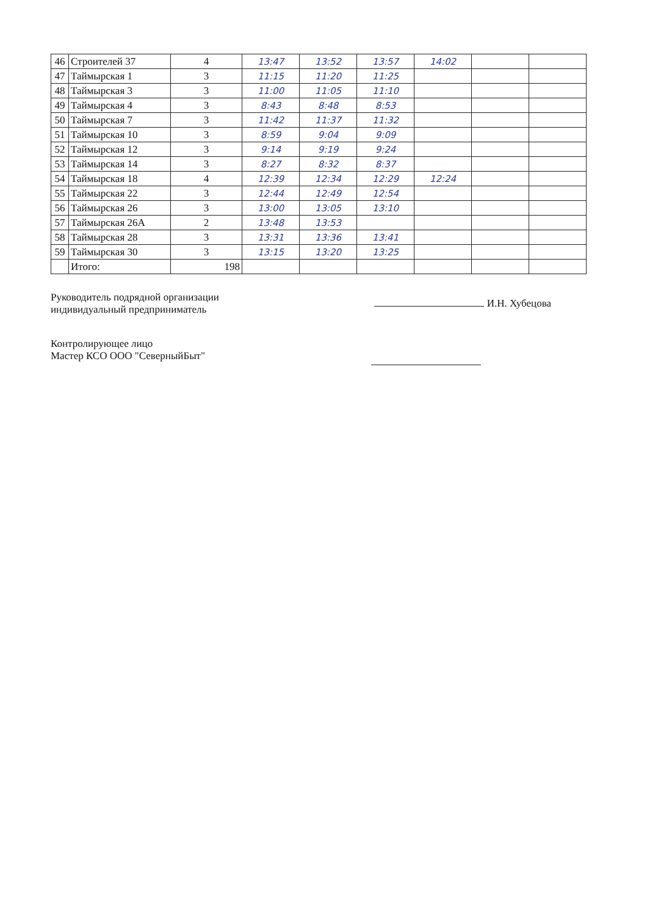| 46 | Строителей 37 | 4 | 13:47 | 13:52 | 13:57 | 14:02 | | |
| 47 | Таймырская 1 | 3 | 11:15 | 11:20 | 11:25 | | | |
| 48 | Таймырская 3 | 3 | 11:00 | 11:05 | 11:10 | | | |
| 49 | Таймырская 4 | 3 | 8:43 | 8:48 | 8:53 | | | |
| 50 | Таймырская 7 | 3 | 11:42 | 11:37 | 11:32 | | | |
| 51 | Таймырская 10 | 3 | 8:59 | 9:04 | 9:09 | | | |
| 52 | Таймырская 12 | 3 | 9:14 | 9:19 | 9:24 | | | |
| 53 | Таймырская 14 | 3 | 8:27 | 8:32 | 8:37 | | | |
| 54 | Таймырская 18 | 4 | 12:39 | 12:34 | 12:29 | 12:24 | | |
| 55 | Таймырская 22 | 3 | 12:44 | 12:49 | 12:54 | | | |
| 56 | Таймырская 26 | 3 | 13:00 | 13:05 | 13:10 | | | |
| 57 | Таймырская 26А | 2 | 13:48 | 13:53 | | | | |
| 58 | Таймырская 28 | 3 | 13:31 | 13:36 | 13:41 | | | |
| 59 | Таймырская 30 | 3 | 13:15 | 13:20 | 13:25 | | | |
| | Итого: | 198 | | | | | | |
Руководитель подрядной организации
индивидуальный предприниматель
И.Н. Хубецова
Контролирующее лицо
Мастер КСО ООО "СеверныйБыт"